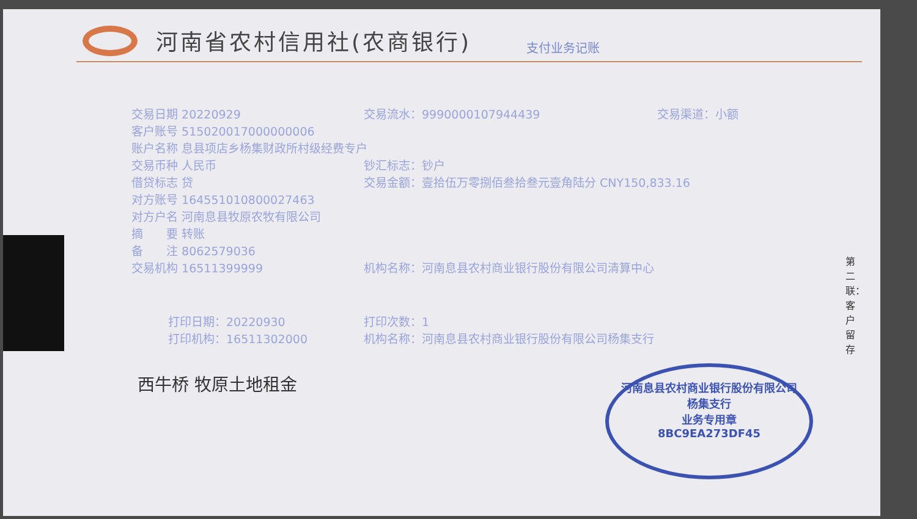河南省农村信用社(农商银行)
支付业务记账
交易日期 20220929 交易流水：9990000107944439 交易渠道：小额
客户账号 515020017000000006
账户名称 息县项店乡杨集财政所村级经费专户
交易币种 人民币 钞汇标志：钞户
借贷标志 贷 交易金额：壹拾伍万零捌佰叁拾叁元壹角陆分 CNY150,833.16
对方账号 164551010800027463
对方户名 河南息县牧原农牧有限公司
摘　　要 转账
备　　注 8062579036
交易机构 16511399999 机构名称：河南息县农村商业银行股份有限公司清算中心
打印日期：20220930 打印次数：1
打印机构：16511302000 机构名称：河南息县农村商业银行股份有限公司杨集支行
西牛桥 牧原土地租金
河南息县农村商业银行股份有限公司
杨集支行
业务专用章
8BC9EA273DF45
第二联：客户留存